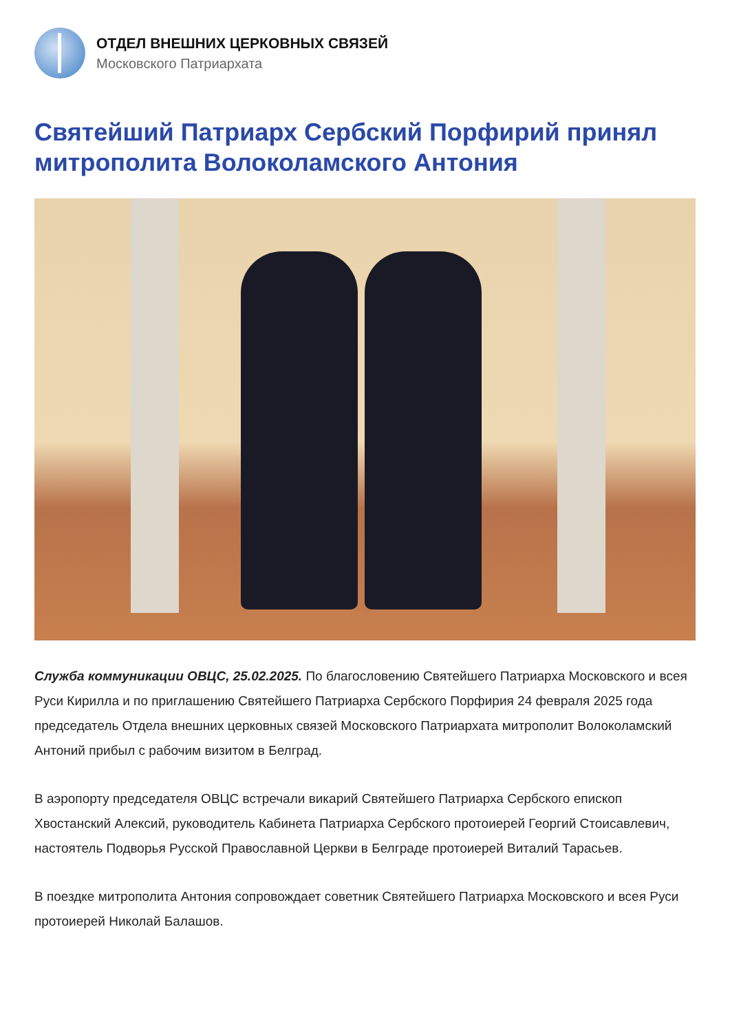ОТДЕЛ ВНЕШНИХ ЦЕРКОВНЫХ СВЯЗЕЙ
Московского Патриархата
Святейший Патриарх Сербский Порфирий принял митрополита Волоколамского Антония
Служба коммуникации ОВЦС, 25.02.2025. По благословению Святейшего Патриарха Московского и всея Руси Кирилла и по приглашению Святейшего Патриарха Сербского Порфирия 24 февраля 2025 года председатель Отдела внешних церковных связей Московского Патриархата митрополит Волоколамский Антоний прибыл с рабочим визитом в Белград.
В аэропорту председателя ОВЦС встречали викарий Святейшего Патриарха Сербского епископ Хвостанский Алексий, руководитель Кабинета Патриарха Сербского протоиерей Георгий Стоисавлевич, настоятель Подворья Русской Православной Церкви в Белграде протоиерей Виталий Тарасьев.
В поездке митрополита Антония сопровождает советник Святейшего Патриарха Московского и всея Руси протоиерей Николай Балашов.